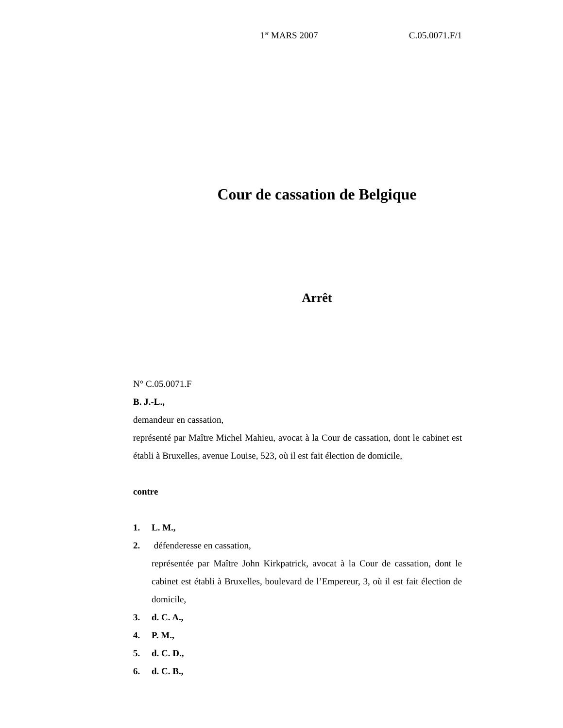1<sup>er</sup> MARS 2007 C.05.0071.F/1
Cour de cassation de Belgique
Arrêt
N° C.05.0071.F
B. J.-L.,
demandeur en cassation,
représenté par Maître Michel Mahieu, avocat à la Cour de cassation, dont le cabinet est établi à Bruxelles, avenue Louise, 523, où il est fait élection de domicile,
contre
1. L. M.,
2. défenderesse en cassation,
représentée par Maître John Kirkpatrick, avocat à la Cour de cassation, dont le cabinet est établi à Bruxelles, boulevard de l’Empereur, 3, où il est fait élection de domicile,
3. d. C. A.,
4. P. M.,
5. d. C. D.,
6. d. C. B.,